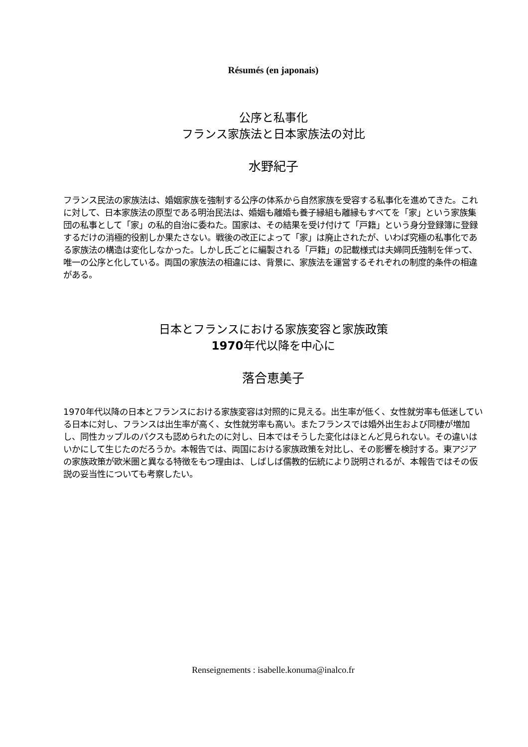Résumés (en japonais)
公序と私事化
フランス家族法と日本家族法の対比
水野紀子
フランス民法の家族法は、婚姻家族を強制する公序の体系から自然家族を受容する私事化を進めてきた。これに対して、日本家族法の原型である明治民法は、婚姻も離婚も養子縁組も離縁もすべてを「家」という家族集団の私事として「家」の私的自治に委ねた。国家は、その結果を受け付けて「戸籍」という身分登録簿に登録するだけの消極的役割しか果たさない。戦後の改正によって「家」は廃止されたが、いわば究極の私事化である家族法の構造は変化しなかった。しかし氏ごとに編製される「戸籍」の記載様式は夫婦同氏強制を伴って、唯一の公序と化している。両国の家族法の相違には、背景に、家族法を運営するそれぞれの制度的条件の相違がある。
日本とフランスにおける家族変容と家族政策
1970年代以降を中心に
落合恵美子
1970年代以降の日本とフランスにおける家族変容は対照的に見える。出生率が低く、女性就労率も低迷している日本に対し、フランスは出生率が高く、女性就労率も高い。またフランスでは婚外出生および同棲が増加し、同性カップルのパクスも認められたのに対し、日本ではそうした変化はほとんど見られない。その違いはいかにして生じたのだろうか。本報告では、両国における家族政策を対比し、その影響を検討する。東アジアの家族政策が欧米圏と異なる特徴をもつ理由は、しばしば儒教的伝統により説明されるが、本報告ではその仮説の妥当性についても考察したい。
Renseignements : isabelle.konuma@inalco.fr